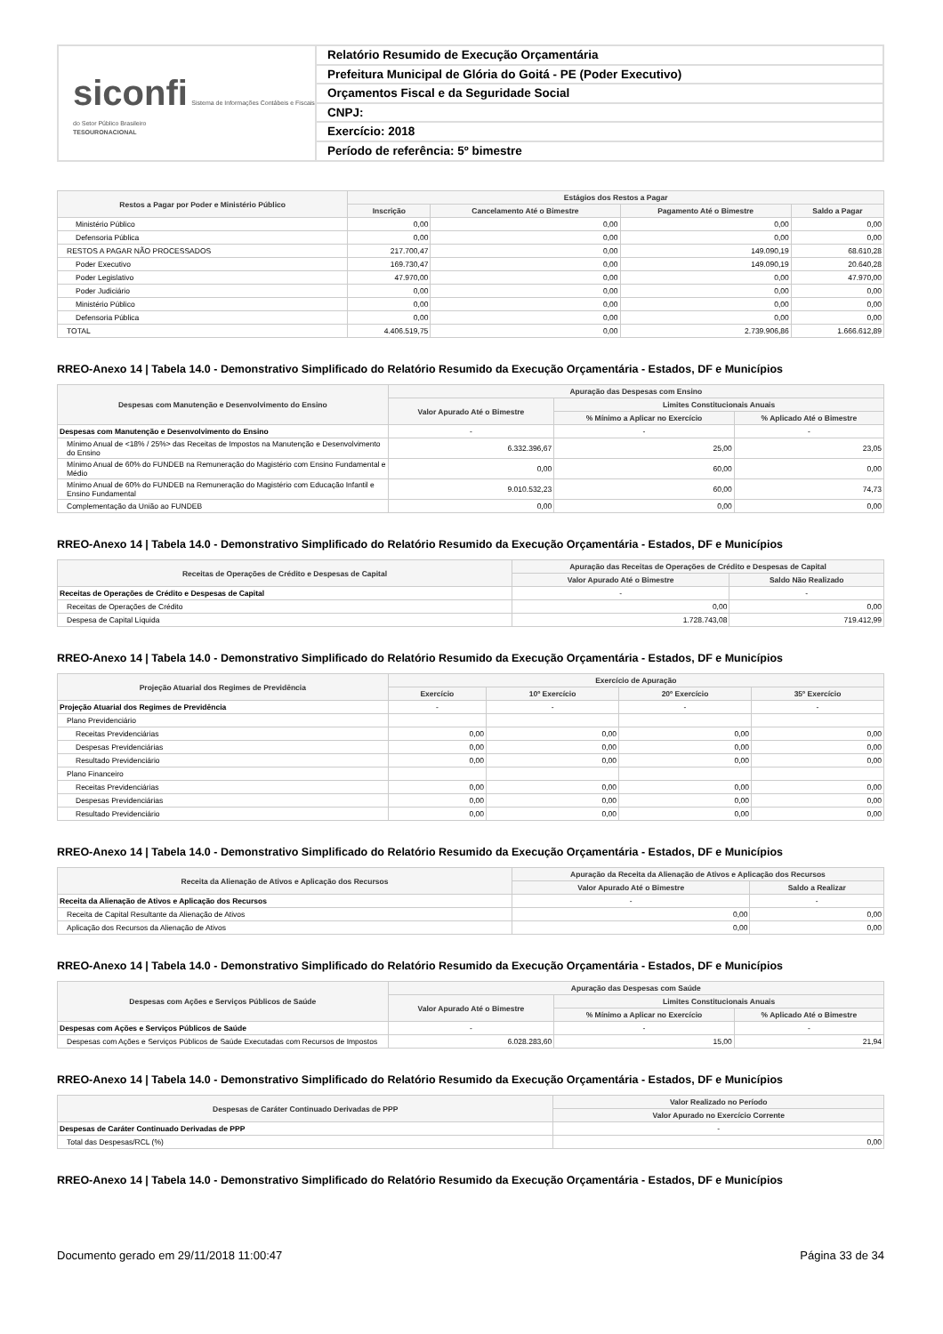siconfi Sistema de Informações Contábeis e Fiscais do Setor Público Brasileiro
TESOURONACIONAL
Relatório Resumido de Execução Orçamentária
Prefeitura Municipal de Glória do Goitá - PE (Poder Executivo)
Orçamentos Fiscal e da Seguridade Social
CNPJ:
Exercício: 2018
Período de referência: 5º bimestre
| Restos a Pagar por Poder e Ministério Público | Estágios dos Restos a Pagar | | | |
| --- | --- | --- | --- | --- |
| | Inscrição | Cancelamento Até o Bimestre | Pagamento Até o Bimestre | Saldo a Pagar |
| Ministério Público | 0,00 | 0,00 | 0,00 | 0,00 |
| Defensoria Pública | 0,00 | 0,00 | 0,00 | 0,00 |
| RESTOS A PAGAR NÃO PROCESSADOS | 217.700,47 | 0,00 | 149.090,19 | 68.610,28 |
| Poder Executivo | 169.730,47 | 0,00 | 149.090,19 | 20.640,28 |
| Poder Legislativo | 47.970,00 | 0,00 | 0,00 | 47.970,00 |
| Poder Judiciário | 0,00 | 0,00 | 0,00 | 0,00 |
| Ministério Público | 0,00 | 0,00 | 0,00 | 0,00 |
| Defensoria Pública | 0,00 | 0,00 | 0,00 | 0,00 |
| TOTAL | 4.406.519,75 | 0,00 | 2.739.906,86 | 1.666.612,89 |
RREO-Anexo 14 | Tabela 14.0 - Demonstrativo Simplificado do Relatório Resumido da Execução Orçamentária - Estados, DF e Municípios
| Despesas com Manutenção e Desenvolvimento do Ensino | Apuração das Despesas com Ensino | | |
| --- | --- | --- | --- |
| | Valor Apurado Até o Bimestre | Limites Constitucionais Anuais | |
| | | % Mínimo a Aplicar no Exercício | % Aplicado Até o Bimestre |
| Despesas com Manutenção e Desenvolvimento do Ensino | - | - | - |
| Mínimo Anual de <18% / 25%> das Receitas de Impostos na Manutenção e Desenvolvimento do Ensino | 6.332.396,67 | 25,00 | 23,05 |
| Mínimo Anual de 60% do FUNDEB na Remuneração do Magistério com Ensino Fundamental e Médio | 0,00 | 60,00 | 0,00 |
| Mínimo Anual de 60% do FUNDEB na Remuneração do Magistério com Educação Infantil e Ensino Fundamental | 9.010.532,23 | 60,00 | 74,73 |
| Complementação da União ao FUNDEB | 0,00 | 0,00 | 0,00 |
RREO-Anexo 14 | Tabela 14.0 - Demonstrativo Simplificado do Relatório Resumido da Execução Orçamentária - Estados, DF e Municípios
| Receitas de Operações de Crédito e Despesas de Capital | Apuração das Receitas de Operações de Crédito e Despesas de Capital | |
| --- | --- | --- |
| | Valor Apurado Até o Bimestre | Saldo Não Realizado |
| Receitas de Operações de Crédito e Despesas de Capital | - | - |
| Receitas de Operações de Crédito | 0,00 | 0,00 |
| Despesa de Capital Líquida | 1.728.743,08 | 719.412,99 |
RREO-Anexo 14 | Tabela 14.0 - Demonstrativo Simplificado do Relatório Resumido da Execução Orçamentária - Estados, DF e Municípios
| Projeção Atuarial dos Regimes de Previdência | Exercício de Apuração | | | |
| --- | --- | --- | --- | --- |
| | Exercício | 10º Exercício | 20º Exercício | 35º Exercício |
| Projeção Atuarial dos Regimes de Previdência | - | - | - | - |
| Plano Previdenciário | | | | |
| Receitas Previdenciárias | 0,00 | 0,00 | 0,00 | 0,00 |
| Despesas Previdenciárias | 0,00 | 0,00 | 0,00 | 0,00 |
| Resultado Previdenciário | 0,00 | 0,00 | 0,00 | 0,00 |
| Plano Financeiro | | | | |
| Receitas Previdenciárias | 0,00 | 0,00 | 0,00 | 0,00 |
| Despesas Previdenciárias | 0,00 | 0,00 | 0,00 | 0,00 |
| Resultado Previdenciário | 0,00 | 0,00 | 0,00 | 0,00 |
RREO-Anexo 14 | Tabela 14.0 - Demonstrativo Simplificado do Relatório Resumido da Execução Orçamentária - Estados, DF e Municípios
| Receita da Alienação de Ativos e Aplicação dos Recursos | Apuração da Receita da Alienação de Ativos e Aplicação dos Recursos | |
| --- | --- | --- |
| | Valor Apurado Até o Bimestre | Saldo a Realizar |
| Receita da Alienação de Ativos e Aplicação dos Recursos | - | - |
| Receita de Capital Resultante da Alienação de Ativos | 0,00 | 0,00 |
| Aplicação dos Recursos da Alienação de Ativos | 0,00 | 0,00 |
RREO-Anexo 14 | Tabela 14.0 - Demonstrativo Simplificado do Relatório Resumido da Execução Orçamentária - Estados, DF e Municípios
| Despesas com Ações e Serviços Públicos de Saúde | Apuração das Despesas com Saúde | | |
| --- | --- | --- | --- |
| | Valor Apurado Até o Bimestre | Limites Constitucionais Anuais | |
| | | % Mínimo a Aplicar no Exercício | % Aplicado Até o Bimestre |
| Despesas com Ações e Serviços Públicos de Saúde | - | - | - |
| Despesas com Ações e Serviços Públicos de Saúde Executadas com Recursos de Impostos | 6.028.283,60 | 15,00 | 21,94 |
RREO-Anexo 14 | Tabela 14.0 - Demonstrativo Simplificado do Relatório Resumido da Execução Orçamentária - Estados, DF e Municípios
| Despesas de Caráter Continuado Derivadas de PPP | Valor Realizado no Período |
| --- | --- |
| | Valor Apurado no Exercício Corrente |
| Despesas de Caráter Continuado Derivadas de PPP | - |
| Total das Despesas/RCL (%) | 0,00 |
RREO-Anexo 14 | Tabela 14.0 - Demonstrativo Simplificado do Relatório Resumido da Execução Orçamentária - Estados, DF e Municípios
Documento gerado em 29/11/2018 11:00:47 Página 33 de 34